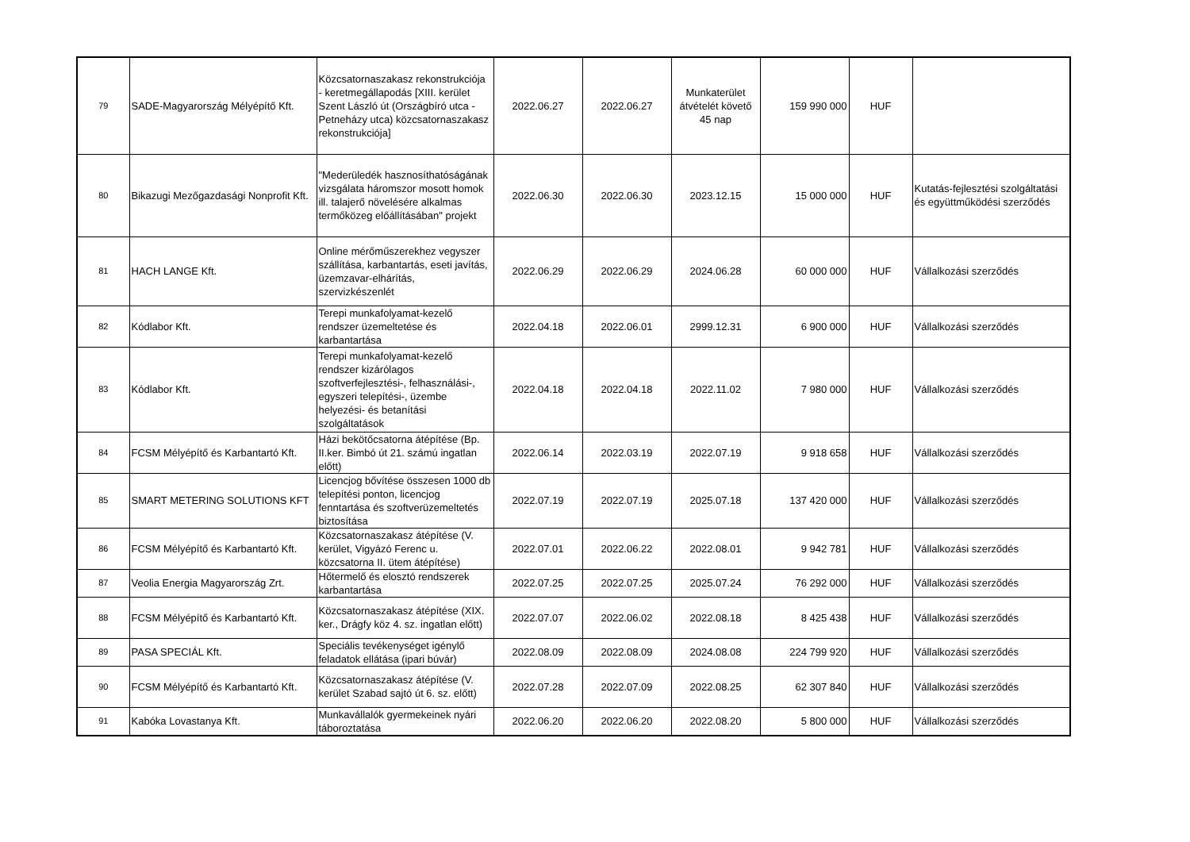| 79 | SADE-Magyarország Mélyépítő Kft. | Közcsatornaszakasz rekonstrukciója - keretmegállapodás [XIII. kerület Szent László út (Országbíró utca - Petneházy utca) közcsatornaszakasz rekonstrukciója] | 2022.06.27 | 2022.06.27 | Munkaterület átvételét követő 45 nap | 159 990 000 | HUF | |
| 80 | Bikazugi Mezőgazdasági Nonprofit Kft. | "Mederüledék hasznosíthatóságának vizsgálata háromszor mosott homok ill. talajerő növelésére alkalmas termőközeg előállításában" projekt | 2022.06.30 | 2022.06.30 | 2023.12.15 | 15 000 000 | HUF | Kutatás-fejlesztési szolgáltatási és együttműködési szerződés |
| 81 | HACH LANGE Kft. | Online mérőműszerekhez vegyszer szállítása, karbantartás, eseti javítás, üzemzavar-elhárítás, szervizkészenlét | 2022.06.29 | 2022.06.29 | 2024.06.28 | 60 000 000 | HUF | Vállalkozási szerződés |
| 82 | Kódlabor Kft. | Terepi munkafolyamat-kezelő rendszer üzemeltetése és karbantartása | 2022.04.18 | 2022.06.01 | 2999.12.31 | 6 900 000 | HUF | Vállalkozási szerződés |
| 83 | Kódlabor Kft. | Terepi munkafolyamat-kezelő rendszer kizárólagos szoftverfejlesztési-, felhasználási-, egyszeri telepítési-, üzembe helyezési- és betanítási szolgáltatások | 2022.04.18 | 2022.04.18 | 2022.11.02 | 7 980 000 | HUF | Vállalkozási szerződés |
| 84 | FCSM Mélyépítő és Karbantartó Kft. | Házi bekötőcsatorna átépítése (Bp. II.ker. Bimbó út 21. számú ingatlan előtt) | 2022.06.14 | 2022.03.19 | 2022.07.19 | 9 918 658 | HUF | Vállalkozási szerződés |
| 85 | SMART METERING SOLUTIONS KFT | Licencjog bővítése összesen 1000 db telepítési ponton, licencjog fenntartása és szoftverüzemeltetés biztosítása | 2022.07.19 | 2022.07.19 | 2025.07.18 | 137 420 000 | HUF | Vállalkozási szerződés |
| 86 | FCSM Mélyépítő és Karbantartó Kft. | Közcsatornaszakasz átépítése (V. kerület, Vigyázó Ferenc u. közcsatorna II. ütem átépítése) | 2022.07.01 | 2022.06.22 | 2022.08.01 | 9 942 781 | HUF | Vállalkozási szerződés |
| 87 | Veolia Energia Magyarország Zrt. | Hőtermelő és elosztó rendszerek karbantartása | 2022.07.25 | 2022.07.25 | 2025.07.24 | 76 292 000 | HUF | Vállalkozási szerződés |
| 88 | FCSM Mélyépítő és Karbantartó Kft. | Közcsatornaszakasz átépítése (XIX. ker., Drágfy köz 4. sz. ingatlan előtt) | 2022.07.07 | 2022.06.02 | 2022.08.18 | 8 425 438 | HUF | Vállalkozási szerződés |
| 89 | PASA SPECIÁL Kft. | Speciális tevékenységet igénylő feladatok ellátása (ipari búvár) | 2022.08.09 | 2022.08.09 | 2024.08.08 | 224 799 920 | HUF | Vállalkozási szerződés |
| 90 | FCSM Mélyépítő és Karbantartó Kft. | Közcsatornaszakasz átépítése (V. kerület Szabad sajtó út 6. sz. előtt) | 2022.07.28 | 2022.07.09 | 2022.08.25 | 62 307 840 | HUF | Vállalkozási szerződés |
| 91 | Kabóka Lovastanya Kft. | Munkavállalók gyermekeinek nyári táboroztatása | 2022.06.20 | 2022.06.20 | 2022.08.20 | 5 800 000 | HUF | Vállalkozási szerződés |